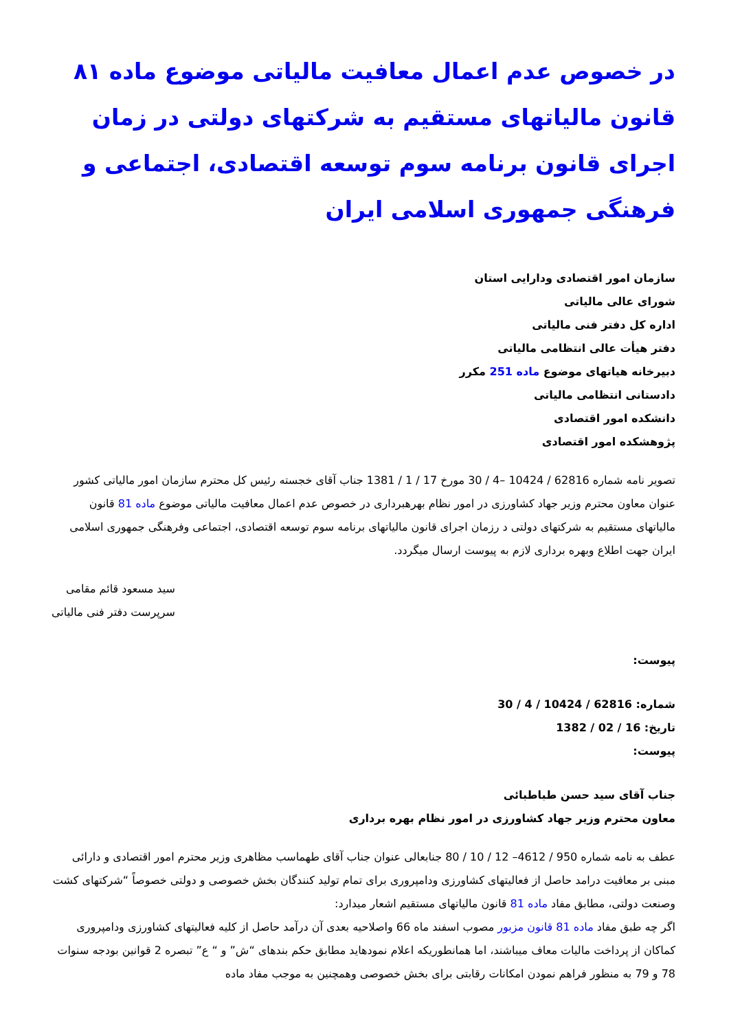در خصوص عدم اعمال معافیت مالیاتی موضوع ماده ۸۱ قانون مالیاتهای مستقیم به شرکتهای دولتی در زمان اجرای قانون برنامه سوم توسعه اقتصادی، اجتماعی و فرهنگی جمهوری اسلامی ایران
سازمان امور اقتصادی ودارایی استان
شورای عالی مالیاتی
اداره کل دفتر فنی مالیاتی
دفتر هیأت عالی انتظامی مالیاتی
دبیرخانه هیاتهای موضوع ماده 251 مکرر
دادستانی انتظامی مالیاتی
دانشکده امور اقتصادی
پژوهشکده امور اقتصادی
تصویر نامه شماره 62816 / 10424 –4 / 30 مورخ 17 / 1 / 1381 جناب آقای خجسته رئیس کل محترم سازمان امور مالیاتی کشور عنوان معاون محترم وزیر جهاد کشاورزی در امور نظام بهرهبرداری در خصوص عدم اعمال معافیت مالیاتی موضوع ماده 81 قانون مالیاتهای مستقیم به شرکتهای دولتی د رزمان اجرای قانون مالیاتهای برنامه سوم توسعه اقتصادی، اجتماعی وفرهنگی جمهوری اسلامی ایران جهت اطلاع وبهره برداری لازم به پیوست ارسال میگردد.
سید مسعود قائم مقامی
سرپرست دفتر فنی مالیاتی
پیوست:
شماره: 62816 / 10424 / 4 / 30
تاریخ: 16 / 02 / 1382
پیوست:
جناب آقای سید حسن طباطبائی
معاون محترم وزیر جهاد کشاورزی در امور نظام بهره برداری
عطف به نامه شماره 950 / 4612– 12 / 10 / 80 جنابعالی عنوان جناب آقای طهماسب مظاهری وزیر محترم امور اقتصادی و دارائی مبنی بر معافیت درامد حاصل از فعالیتهای کشاورزی ودامپروری برای تمام تولید کنندگان بخش خصوصی و دولتی خصوصاً “شرکتهای کشت وصنعت دولتی، مطابق مفاد ماده 81 قانون مالیاتهای مستقیم اشعار میدارد:
اگر چه طبق مفاد ماده 81 قانون مزبور مصوب اسفند ماه 66 واصلاحیه بعدی آن درآمد حاصل از کلیه فعالیتهای کشاورزی ودامپروری کماکان از پرداخت مالیات معاف میباشند، اما همانطوریکه اعلام نمودهاید مطابق حکم بندهای “ش” و “ ع” تبصره 2 قوانین بودجه سنوات 78 و 79 به منظور فراهم نمودن امکانات رقابتی برای بخش خصوصی وهمچنین به موجب مفاد ماده